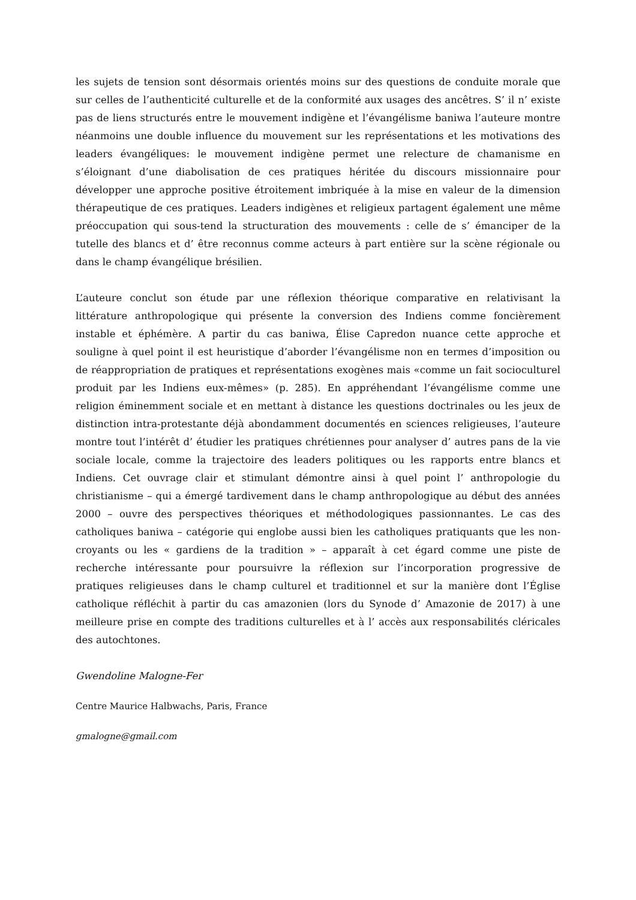les sujets de tension sont désormais orientés moins sur des questions de conduite morale que sur celles de l’authenticité culturelle et de la conformité aux usages des ancêtres. S’ il n’ existe pas de liens structurés entre le mouvement indigène et l’évangélisme baniwa l’auteure montre néanmoins une double influence du mouvement sur les représentations et les motivations des leaders évangéliques: le mouvement indigène permet une relecture de chamanisme en s’éloignant d’une diabolisation de ces pratiques héritée du discours missionnaire pour développer une approche positive étroitement imbriquée à la mise en valeur de la dimension thérapeutique de ces pratiques. Leaders indigènes et religieux partagent également une même préoccupation qui sous-tend la structuration des mouvements : celle de s’ émanciper de la tutelle des blancs et d’ être reconnus comme acteurs à part entière sur la scène régionale ou dans le champ évangélique brésilien.
L’auteure conclut son étude par une réflexion théorique comparative en relativisant la littérature anthropologique qui présente la conversion des Indiens comme foncièrement instable et éphémère. A partir du cas baniwa, Élise Capredon nuance cette approche et souligne à quel point il est heuristique d’aborder l’évangélisme non en termes d’imposition ou de réappropriation de pratiques et représentations exogènes mais «comme un fait socioculturel produit par les Indiens eux-mêmes» (p. 285). En appréhendant l’évangélisme comme une religion éminemment sociale et en mettant à distance les questions doctrinales ou les jeux de distinction intra-protestante déjà abondamment documentés en sciences religieuses, l’auteure montre tout l’intérêt d’ étudier les pratiques chrétiennes pour analyser d’ autres pans de la vie sociale locale, comme la trajectoire des leaders politiques ou les rapports entre blancs et Indiens. Cet ouvrage clair et stimulant démontre ainsi à quel point l’ anthropologie du christianisme – qui a émergé tardivement dans le champ anthropologique au début des années 2000 – ouvre des perspectives théoriques et méthodologiques passionnantes. Le cas des catholiques baniwa – catégorie qui englobe aussi bien les catholiques pratiquants que les non-croyants ou les « gardiens de la tradition » – apparaît à cet égard comme une piste de recherche intéressante pour poursuivre la réflexion sur l’incorporation progressive de pratiques religieuses dans le champ culturel et traditionnel et sur la manière dont l’Église catholique réfléchit à partir du cas amazonien (lors du Synode d’ Amazonie de 2017) à une meilleure prise en compte des traditions culturelles et à l’ accès aux responsabilités cléricales des autochtones.
Gwendoline Malogne-Fer
Centre Maurice Halbwachs, Paris, France
gmalogne@gmail.com